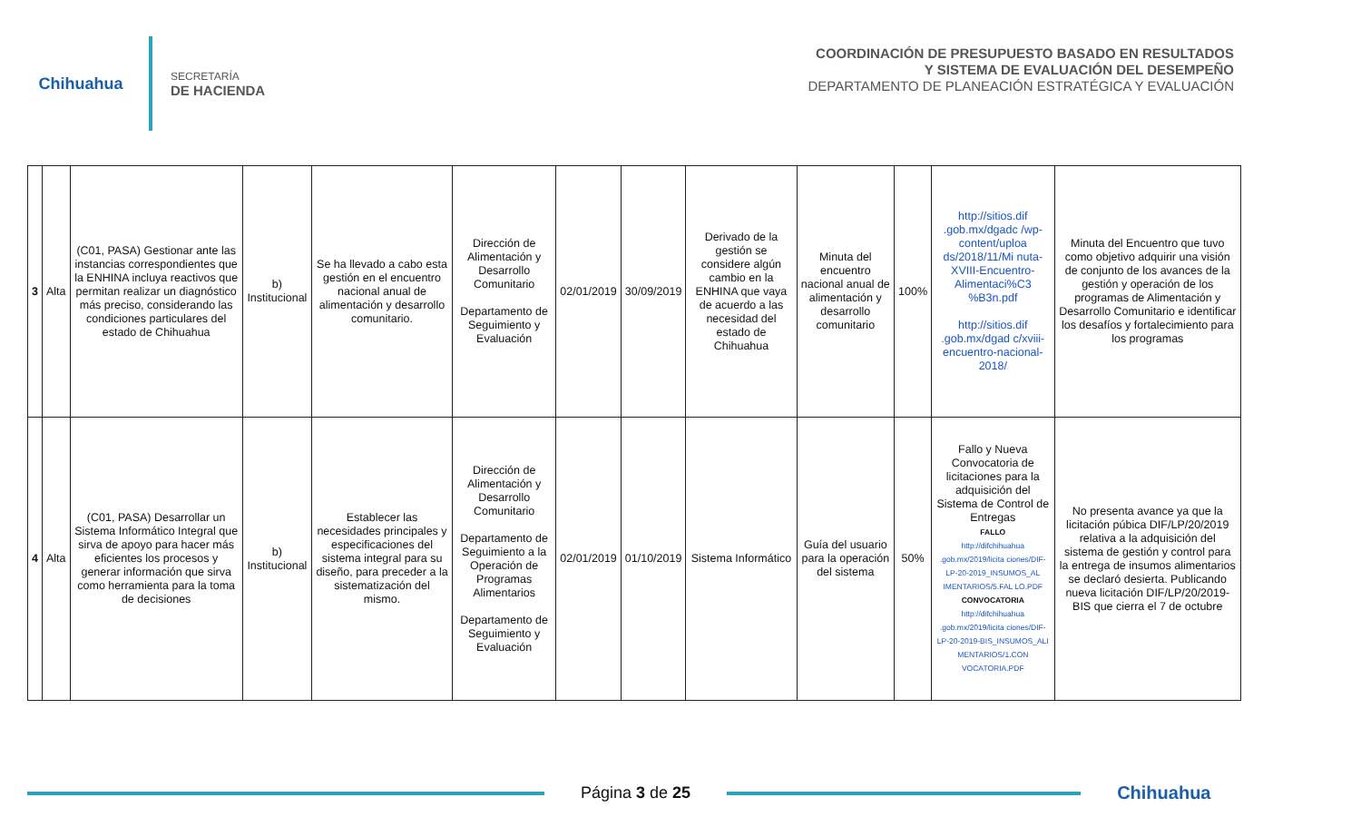Chihuahua
SECRETARÍA
DE HACIENDA
COORDINACIÓN DE PRESUPUESTO BASADO EN RESULTADOS
Y SISTEMA DE EVALUACIÓN DEL DESEMPEÑO
DEPARTAMENTO DE PLANEACIÓN ESTRATÉGICA Y EVALUACIÓN
| 3 | Alta | (C01, PASA) Gestionar ante las instancias correspondientes que la ENHINA incluya reactivos que permitan realizar un diagnóstico más preciso, considerando las condiciones particulares del estado de Chihuahua | b) Institucional | Se ha llevado a cabo esta gestión en el encuentro nacional anual de alimentación y desarrollo comunitario. | Dirección de Alimentación y Desarrollo Comunitario Departamento de Seguimiento y Evaluación | 02/01/2019 | 30/09/2019 | Derivado de la gestión se considere algún cambio en la ENHINA que vaya de acuerdo a las necesidad del estado de Chihuahua | Minuta del encuentro nacional anual de alimentación y desarrollo comunitario | 100% | http://sitios.dif .gob.mx/dgadc /wp-content/uploa ds/2018/11/Mi nuta-XVIII-Encuentro-Alimentaci%C3 %B3n.pdf http://sitios.dif .gob.mx/dgad c/xviii-encuentro-nacional-2018/ | Minuta del Encuentro que tuvo como objetivo adquirir una visión de conjunto de los avances de la gestión y operación de los programas de Alimentación y Desarrollo Comunitario e identificar los desafíos y fortalecimiento para los programas |
| 4 | Alta | (C01, PASA) Desarrollar un Sistema Informático Integral que sirva de apoyo para hacer más eficientes los procesos y generar información que sirva como herramienta para la toma de decisiones | b) Institucional | Establecer las necesidades principales y especificaciones del sistema integral para su diseño, para preceder a la sistematización del mismo. | Dirección de Alimentación y Desarrollo Comunitario Departamento de Seguimiento a la Operación de Programas Alimentarios Departamento de Seguimiento y Evaluación | 02/01/2019 | 01/10/2019 | Sistema Informático | Guía del usuario para la operación del sistema | 50% | Fallo y Nueva Convocatoria de licitaciones para la adquisición del Sistema de Control de Entregas FALLO http://difchihuahua .gob.mx/2019/licita ciones/DIF-LP-20-2019_INSUMOS_AL IMENTARIOS/5.FAL LO.PDF CONVOCATORIA http://difchihuahua .gob.mx/2019/licita ciones/DIF-LP-20-2019-BIS_INSUMOS_ALI MENTARIOS/1.CON VOCATORIA.PDF | No presenta avance ya que la licitación púbica DIF/LP/20/2019 relativa a la adquisición del sistema de gestión y control para la entrega de insumos alimentarios se declaró desierta. Publicando nueva licitación DIF/LP/20/2019-BIS que cierra el 7 de octubre |
Página 3 de 25 Chihuahua